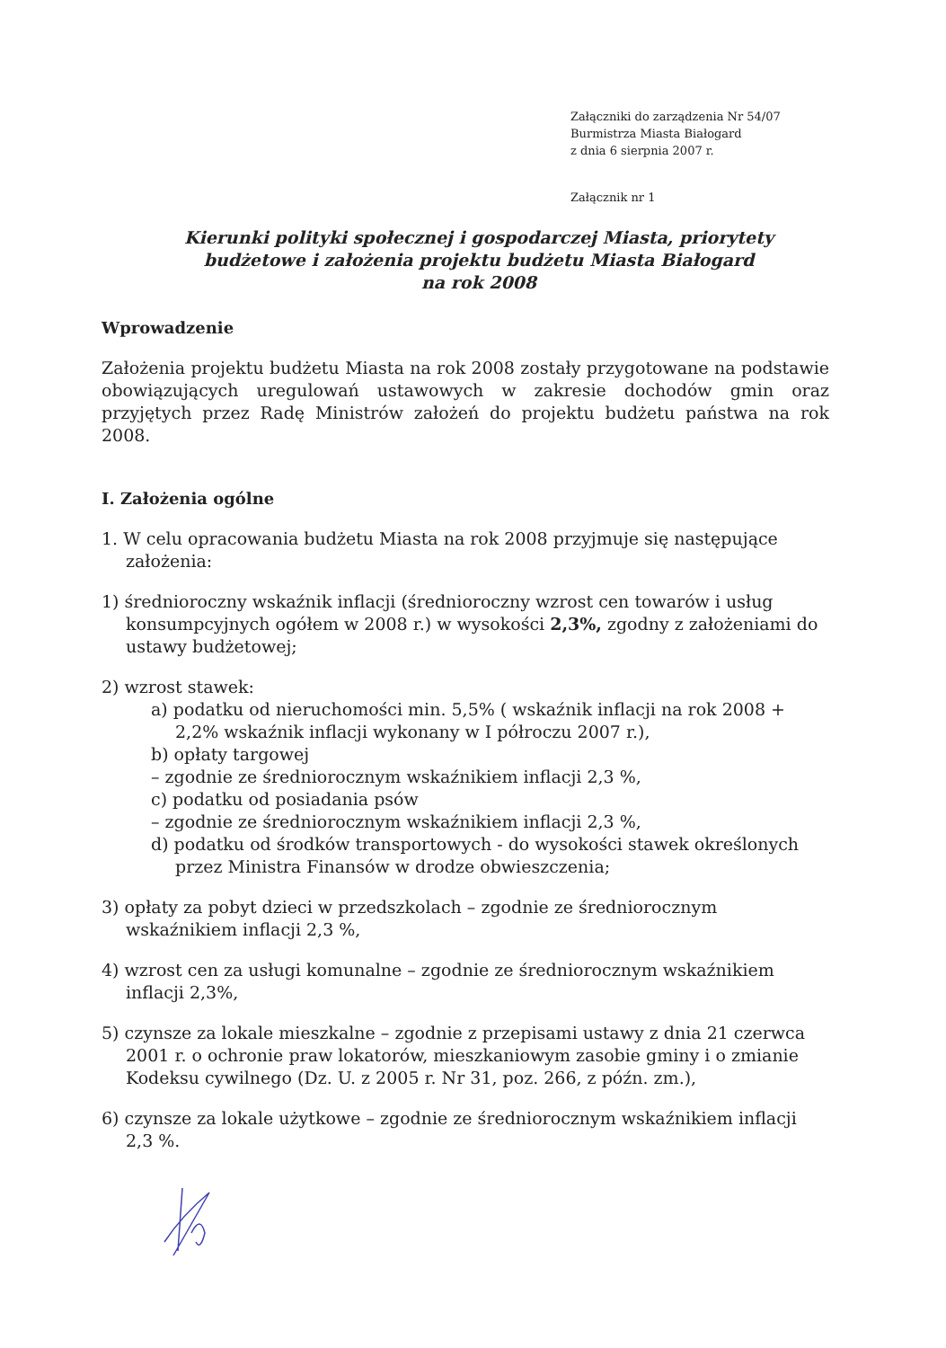Załączniki do zarządzenia Nr 54/07
Burmistrza Miasta Białogard
z dnia 6 sierpnia 2007 r.
Załącznik nr 1
Kierunki polityki społecznej i gospodarczej Miasta, priorytety
budżetowe i założenia projektu budżetu Miasta Białogard
na rok 2008
Wprowadzenie
Założenia projektu budżetu Miasta na rok 2008 zostały przygotowane na podstawie obowiązujących uregulowań ustawowych w zakresie dochodów gmin oraz przyjętych przez Radę Ministrów założeń do projektu budżetu państwa na rok 2008.
I. Założenia ogólne
1. W celu opracowania budżetu Miasta na rok 2008 przyjmuje się następujące założenia:
1) średnioroczny wskaźnik inflacji (średnioroczny wzrost cen towarów i usług konsumpcyjnych ogółem w 2008 r.) w wysokości 2,3%, zgodny z założeniami do ustawy budżetowej;
2) wzrost stawek:
a) podatku od nieruchomości min. 5,5% ( wskaźnik inflacji na rok 2008 + 2,2% wskaźnik inflacji wykonany w I półroczu 2007 r.),
b) opłaty targowej
– zgodnie ze średniorocznym wskaźnikiem inflacji 2,3 %,
c) podatku od posiadania psów
– zgodnie ze średniorocznym wskaźnikiem inflacji 2,3 %,
d) podatku od środków transportowych - do wysokości stawek określonych przez Ministra Finansów w drodze obwieszczenia;
3) opłaty za pobyt dzieci w przedszkolach – zgodnie ze średniorocznym wskaźnikiem inflacji 2,3 %,
4) wzrost cen za usługi komunalne – zgodnie ze średniorocznym wskaźnikiem inflacji 2,3%,
5) czynsze za lokale mieszkalne – zgodnie z przepisami ustawy z dnia 21 czerwca 2001 r. o ochronie praw lokatorów, mieszkaniowym zasobie gminy i o zmianie Kodeksu cywilnego (Dz. U. z 2005 r. Nr 31, poz. 266, z późn. zm.),
6) czynsze za lokale użytkowe – zgodnie ze średniorocznym wskaźnikiem inflacji 2,3 %.